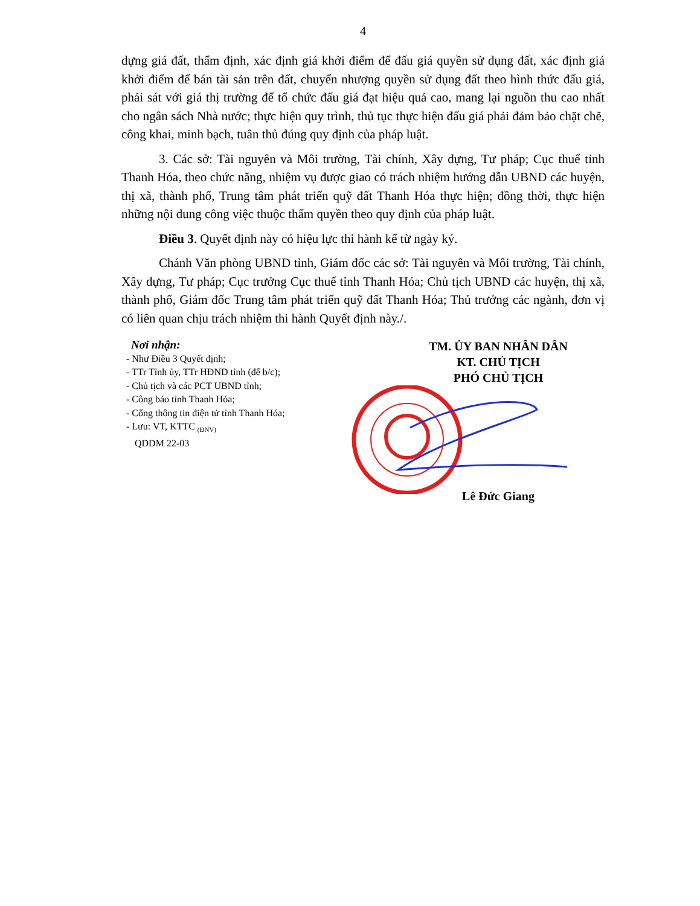4
dựng giá đất, thẩm định, xác định giá khởi điểm để đấu giá quyền sử dụng đất, xác định giá khởi điểm để bán tài sản trên đất, chuyển nhượng quyền sử dụng đất theo hình thức đấu giá, phải sát với giá thị trường để tổ chức đấu giá đạt hiệu quả cao, mang lại nguồn thu cao nhất cho ngân sách Nhà nước; thực hiện quy trình, thủ tục thực hiện đấu giá phải đảm bảo chặt chẽ, công khai, minh bạch, tuân thủ đúng quy định của pháp luật.
3. Các sở: Tài nguyên và Môi trường, Tài chính, Xây dựng, Tư pháp; Cục thuế tỉnh Thanh Hóa, theo chức năng, nhiệm vụ được giao có trách nhiệm hướng dẫn UBND các huyện, thị xã, thành phố, Trung tâm phát triển quỹ đất Thanh Hóa thực hiện; đồng thời, thực hiện những nội dung công việc thuộc thẩm quyền theo quy định của pháp luật.
Điều 3. Quyết định này có hiệu lực thi hành kể từ ngày ký.
Chánh Văn phòng UBND tỉnh, Giám đốc các sở: Tài nguyên và Môi trường, Tài chính, Xây dựng, Tư pháp; Cục trưởng Cục thuế tỉnh Thanh Hóa; Chủ tịch UBND các huyện, thị xã, thành phố, Giám đốc Trung tâm phát triển quỹ đất Thanh Hóa; Thủ trưởng các ngành, đơn vị có liên quan chịu trách nhiệm thi hành Quyết định này./.
Nơi nhận:
- Như Điều 3 Quyết định;
- TTr Tỉnh ủy, TTr HĐND tỉnh (để b/c);
- Chủ tịch và các PCT UBND tỉnh;
- Công báo tỉnh Thanh Hóa;
- Cổng thông tin điện tử tỉnh Thanh Hóa;
- Lưu: VT, KTTC <sub>(ĐNV)</sub>
QDDM 22-03
TM. ỦY BAN NHÂN DÂN
KT. CHỦ TỊCH
PHÓ CHỦ TỊCH
Lê Đức Giang